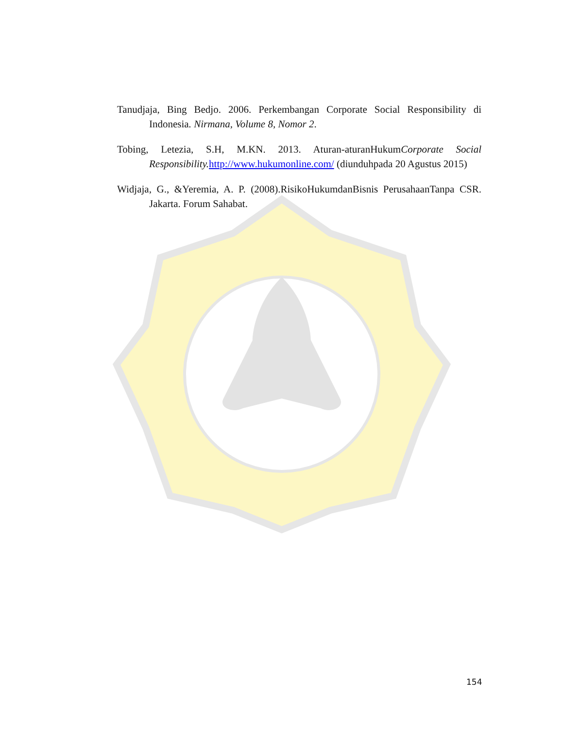Tanudjaja, Bing Bedjo. 2006. Perkembangan Corporate Social Responsibility di Indonesia. Nirmana, Volume 8, Nomor 2.
Tobing, Letezia, S.H, M.KN. 2013. Aturan-aturanHukumCorporate Social Responsibility. http://www.hukumonline.com/ (diunduhpada 20 Agustus 2015)
Widjaja, G., &Yeremia, A. P. (2008).RisikoHukumdanBisnis PerusahaanTanpa CSR. Jakarta. Forum Sahabat.
154